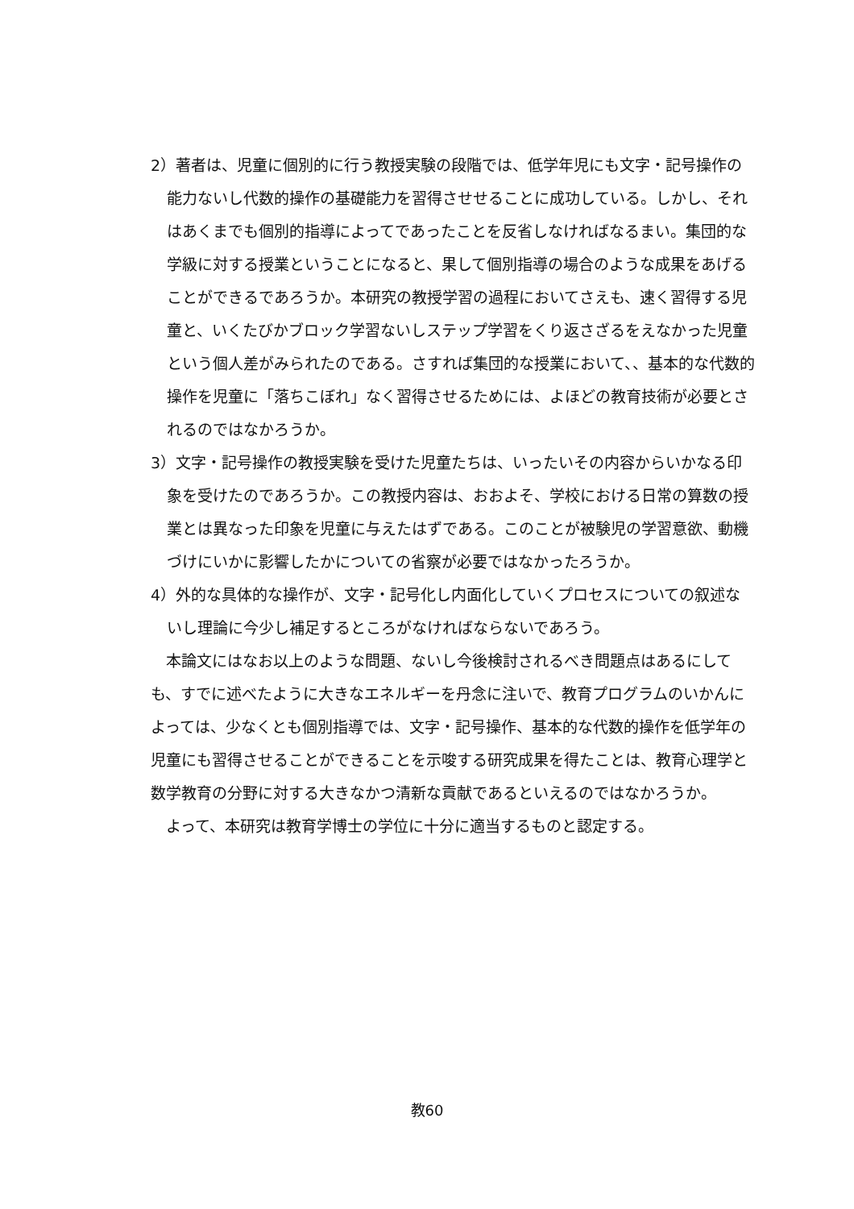2）著者は、児童に個別的に行う教授実験の段階では、低学年児にも文字・記号操作の能力ないし代数的操作の基礎能力を習得させせることに成功している。しかし、それはあくまでも個別的指導によってであったことを反省しなければなるまい。集団的な学級に対する授業ということになると、果して個別指導の場合のような成果をあげることができるであろうか。本研究の教授学習の過程においてさえも、速く習得する児童と、いくたびかブロック学習ないしステップ学習をくり返さざるをえなかった児童という個人差がみられたのである。さすれば集団的な授業において、、基本的な代数的操作を児童に「落ちこぼれ」なく習得させるためには、よほどの教育技術が必要とされるのではなかろうか。
3）文字・記号操作の教授実験を受けた児童たちは、いったいその内容からいかなる印象を受けたのであろうか。この教授内容は、おおよそ、学校における日常の算数の授業とは異なった印象を児童に与えたはずである。このことが被験児の学習意欲、動機づけにいかに影響したかについての省察が必要ではなかったろうか。
4）外的な具体的な操作が、文字・記号化し内面化していくプロセスについての叙述ないし理論に今少し補足するところがなければならないであろう。
本論文にはなお以上のような問題、ないし今後検討されるべき問題点はあるにしても、すでに述べたように大きなエネルギーを丹念に注いで、教育プログラムのいかんによっては、少なくとも個別指導では、文字・記号操作、基本的な代数的操作を低学年の児童にも習得させることができることを示唆する研究成果を得たことは、教育心理学と数学教育の分野に対する大きなかつ清新な貢献であるといえるのではなかろうか。
よって、本研究は教育学博士の学位に十分に適当するものと認定する。
教60